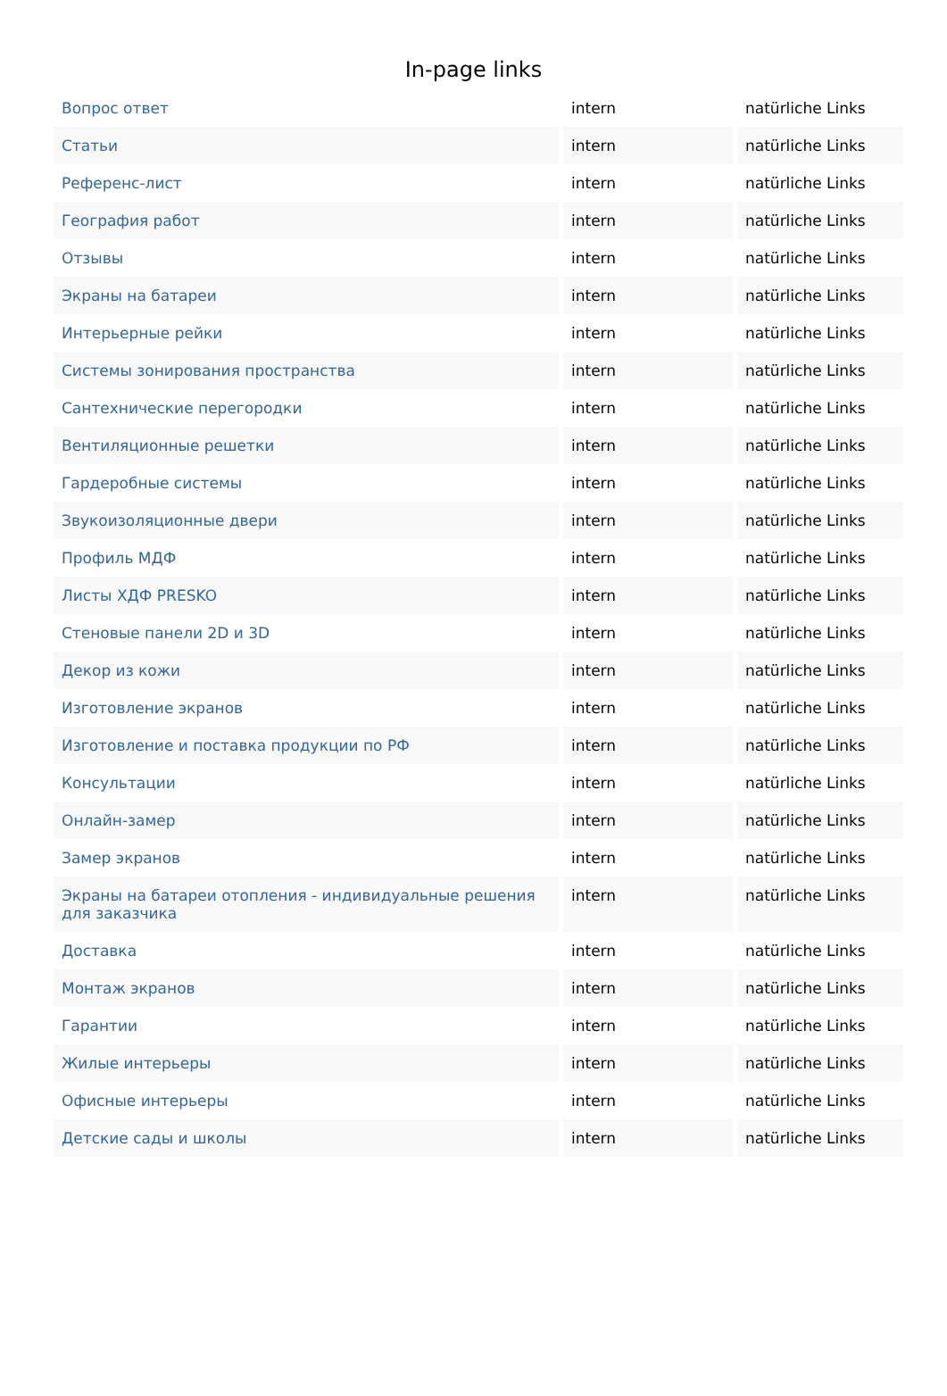In-page links
| Вопрос ответ | intern | natürliche Links |
| Статьи | intern | natürliche Links |
| Референс-лист | intern | natürliche Links |
| География работ | intern | natürliche Links |
| Отзывы | intern | natürliche Links |
| Экраны на батареи | intern | natürliche Links |
| Интерьерные рейки | intern | natürliche Links |
| Системы зонирования пространства | intern | natürliche Links |
| Сантехнические перегородки | intern | natürliche Links |
| Вентиляционные решетки | intern | natürliche Links |
| Гардеробные системы | intern | natürliche Links |
| Звукоизоляционные двери | intern | natürliche Links |
| Профиль МДФ | intern | natürliche Links |
| Листы ХДФ PRESKO | intern | natürliche Links |
| Стеновые панели 2D и 3D | intern | natürliche Links |
| Декор из кожи | intern | natürliche Links |
| Изготовление экранов | intern | natürliche Links |
| Изготовление и поставка продукции по РФ | intern | natürliche Links |
| Консультации | intern | natürliche Links |
| Онлайн-замер | intern | natürliche Links |
| Замер экранов | intern | natürliche Links |
| Экраны на батареи отопления - индивидуальные решения для заказчика | intern | natürliche Links |
| Доставка | intern | natürliche Links |
| Монтаж экранов | intern | natürliche Links |
| Гарантии | intern | natürliche Links |
| Жилые интерьеры | intern | natürliche Links |
| Офисные интерьеры | intern | natürliche Links |
| Детские сады и школы | intern | natürliche Links |